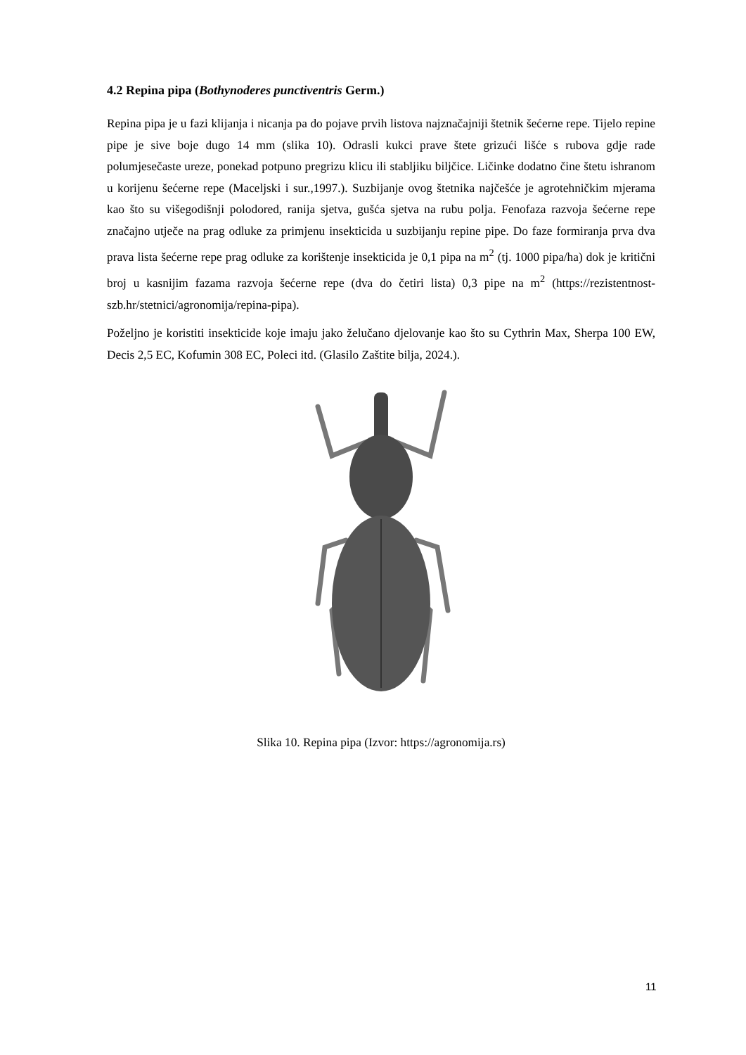4.2 Repina pipa (Bothynoderes punctiventris Germ.)
Repina pipa je u fazi klijanja i nicanja pa do pojave prvih listova najznačajniji štetnik šećerne repe. Tijelo repine pipe je sive boje dugo 14 mm (slika 10). Odrasli kukci prave štete grizući lišće s rubova gdje rade polumjesečaste ureze, ponekad potpuno pregrizu klicu ili stabljiku biljčice. Ličinke dodatno čine štetu ishranom u korijenu šećerne repe (Maceljski i sur.,1997.). Suzbijanje ovog štetnika najčešće je agrotehničkim mjerama kao što su višegodišnji polodored, ranija sjetva, gušća sjetva na rubu polja. Fenofaza razvoja šećerne repe značajno utječe na prag odluke za primjenu insekticida u suzbijanju repine pipe. Do faze formiranja prva dva prava lista šećerne repe prag odluke za korištenje insekticida je 0,1 pipa na m<sup>2</sup> (tj. 1000 pipa/ha) dok je kritični broj u kasnijim fazama razvoja šećerne repe (dva do četiri lista) 0,3 pipe na m<sup>2</sup> (https://rezistentnost-szb.hr/stetnici/agronomija/repina-pipa).
Poželjno je koristiti insekticide koje imaju jako želučano djelovanje kao što su Cythrin Max, Sherpa 100 EW, Decis 2,5 EC, Kofumin 308 EC, Poleci itd. (Glasilo Zaštite bilja, 2024.).
Slika 10. Repina pipa (Izvor: https://agronomija.rs)
11